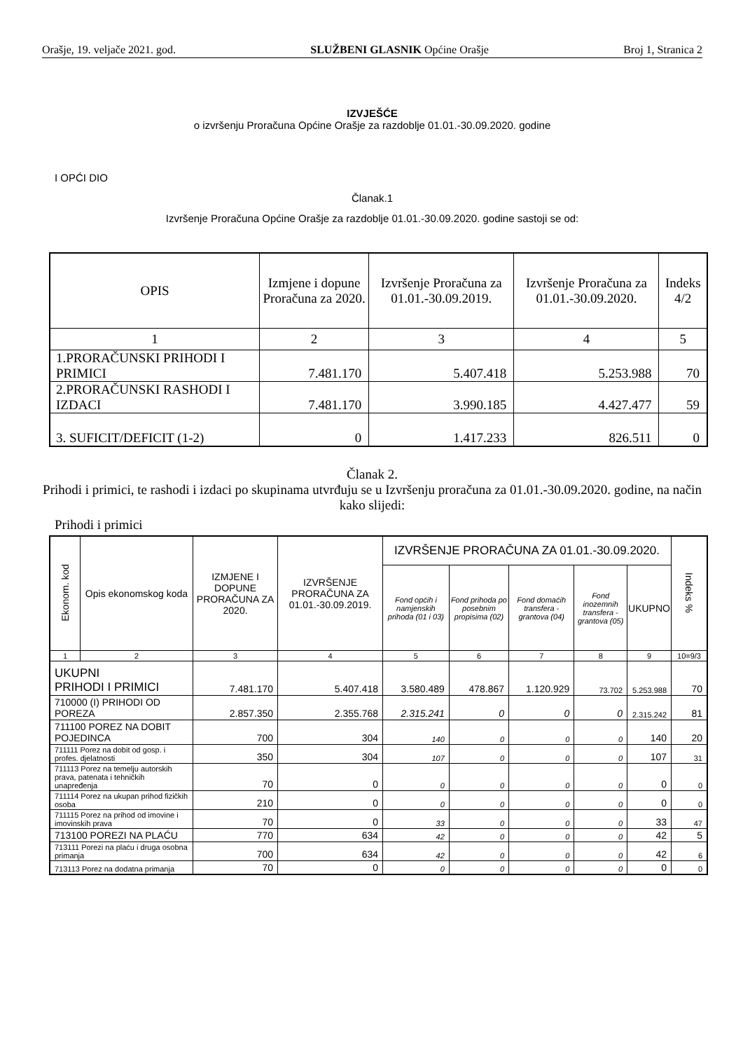Orašje, 19. veljače 2021. god. SLUŽBENI GLASNIK Općine Orašje Broj 1, Stranica 2
IZVJEŠĆE
o izvršenju Proračuna Općine Orašje za razdoblje 01.01.-30.09.2020. godine
I OPĆI DIO
Članak.1
Izvršenje Proračuna Općine Orašje za razdoblje 01.01.-30.09.2020. godine sastoji se od:
| OPIS | Izmjene i dopune Proračuna za 2020. | Izvršenje Proračuna za 01.01.-30.09.2019. | Izvršenje Proračuna za 01.01.-30.09.2020. | Indeks 4/2 |
| --- | --- | --- | --- | --- |
| 1 | 2 | 3 | 4 | 5 |
| 1.PRORAČUNSKI PRIHODI I PRIMICI | 7.481.170 | 5.407.418 | 5.253.988 | 70 |
| 2.PRORAČUNSKI RASHODI I IZDACI | 7.481.170 | 3.990.185 | 4.427.477 | 59 |
| 3. SUFICIT/DEFICIT (1-2) | 0 | 1.417.233 | 826.511 | 0 |
Članak 2.
Prihodi i primici, te rashodi i izdaci po skupinama utvrđuju se u Izvršenju proračuna za 01.01.-30.09.2020. godine, na način kako slijedi:
Prihodi i primici
| Ekonom. kod | Opis ekonomskog koda | IZMJENE I DOPUNE PRORAČUNA ZA 2020. | IZVRŠENJE PRORAČUNA ZA 01.01.-30.09.2019. | IZVRŠENJE PRORAČUNA ZA 01.01.-30.09.2020. | | | | | Indeks % |
| --- | --- | --- | --- | --- | --- | --- | --- | --- | --- |
| | | | | Fond općih i namjenskih prihoda (01 i 03) | Fond prihoda po posebnim propisima (02) | Fond domaćih transfera - grantova (04) | Fond inozemnih transfera - grantova (05) | UKUPNO | |
| 1 | 2 | 3 | 4 | 5 | 6 | 7 | 8 | 9 | 10=9/3 |
| UKUPNI PRIHODI I PRIMICI | | 7.481.170 | 5.407.418 | 3.580.489 | 478.867 | 1.120.929 | 73.702 | 5.253.988 | 70 |
| 710000 (I) PRIHODI OD POREZA | | 2.857.350 | 2.355.768 | 2.315.241 | 0 | 0 | 0 | 2.315.242 | 81 |
| 711100 POREZ NA DOBIT POJEDINCA | | 700 | 304 | 140 | 0 | 0 | 0 | 140 | 20 |
| 711111 Porez na dobit od gosp. i profes. djelatnosti | | 350 | 304 | 107 | 0 | 0 | 0 | 107 | 31 |
| 711113 Porez na temelju autorskih prava, patenata i tehničkih unapređenja | | 70 | 0 | 0 | 0 | 0 | 0 | 0 | 0 |
| 711114 Porez na ukupan prihod fizičkih osoba | | 210 | 0 | 0 | 0 | 0 | 0 | 0 | 0 |
| 711115 Porez na prihod od imovine i imovinskih prava | | 70 | 0 | 33 | 0 | 0 | 0 | 33 | 47 |
| 713100 POREZI NA PLAĆU | | 770 | 634 | 42 | 0 | 0 | 0 | 42 | 5 |
| 713111 Porezi na plaću i druga osobna primanja | | 700 | 634 | 42 | 0 | 0 | 0 | 42 | 6 |
| 713113 Porez na dodatna primanja | | 70 | 0 | 0 | 0 | 0 | 0 | 0 | 0 |